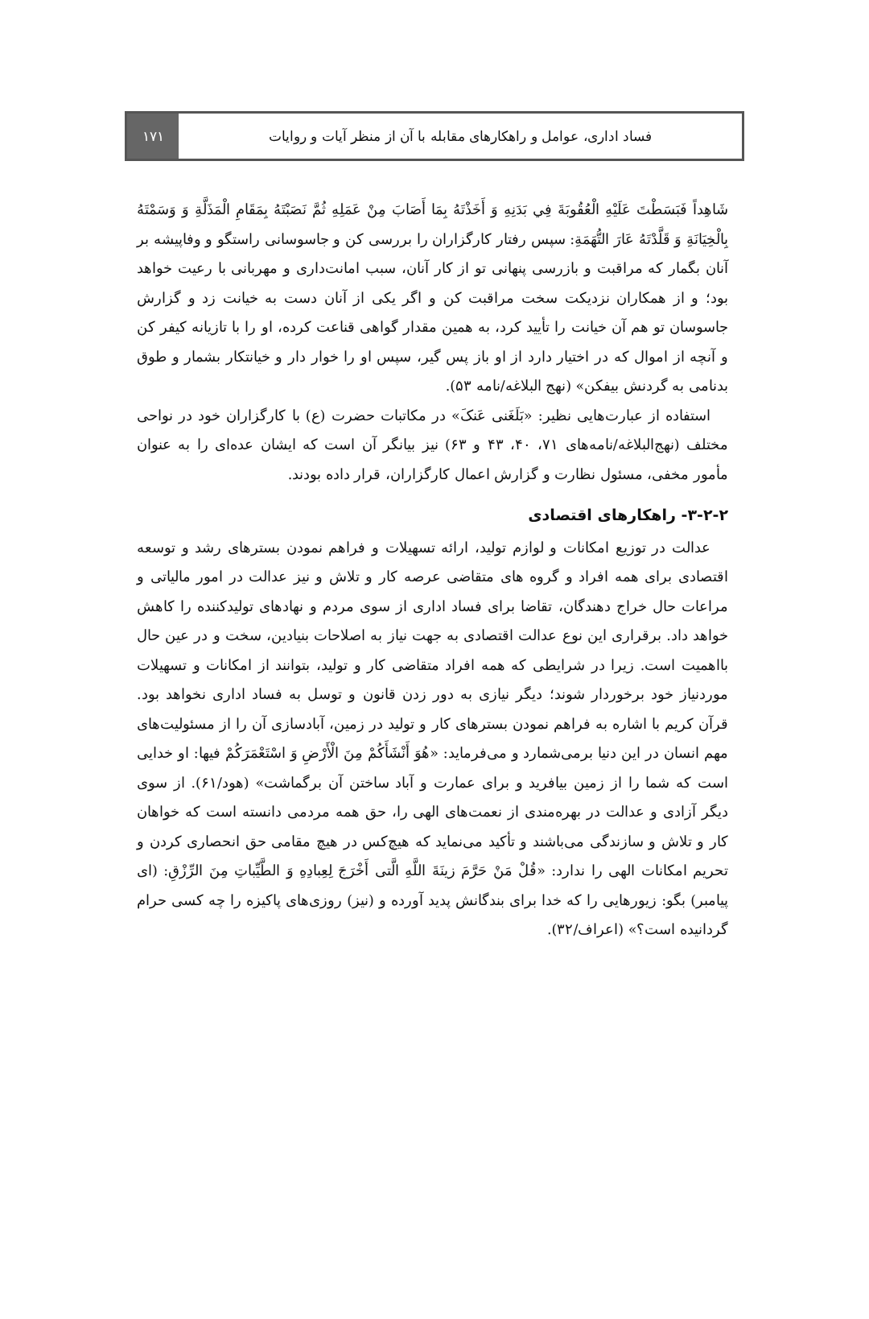فساد اداری، عوامل و راهکارهای مقابله با آن از منظر آیات و روایات
۱۷۱
شَاهِداً فَبَسَطْتَ عَلَيْهِ الْعُقُوبَةَ فِي بَدَنِهِ وَ أَخَذْتَهُ بِمَا أَصَابَ مِنْ عَمَلِهِ ثُمَّ نَصَبْتَهُ بِمَقَامِ الْمَذَلَّةِ وَ وَسَمْتَهُ بِالْخِيَانَةِ وَ قَلَّدْتَهُ عَارَ التُّهَمَةِ: سپس رفتار کارگزاران را بررسی کن و جاسوسانی راستگو و وفاپیشه بر آنان بگمار که مراقبت و بازرسی پنهانی تو از کار آنان، سبب امانت‌داری و مهربانی با رعیت خواهد بود؛ و از همکاران نزدیکت سخت مراقبت کن و اگر یکی از آنان دست به خیانت زد و گزارش جاسوسان تو هم آن خیانت را تأیید کرد، به همین مقدار گواهی قناعت کرده، او را با تازیانه کیفر کن و آنچه از اموال که در اختیار دارد از او باز پس گیر، سپس او را خوار دار و خیانتکار بشمار و طوق بدنامی به گردنش بیفکن» (نهج البلاغه/نامه ۵۳).
استفاده از عبارت‌هایی نظیر: «بَلَغَنی عَنکَ» در مکاتبات حضرت (ع) با کارگزاران خود در نواحی مختلف (نهج‌البلاغه/نامه‌های ۷۱، ۴۰، ۴۳ و ۶۳) نیز بیانگر آن است که ایشان عده‌ای را به عنوان مأمور مخفی، مسئول نظارت و گزارش اعمال کارگزاران، قرار داده بودند.
۳-۲-۲- راهکارهای اقتصادی
عدالت در توزیع امکانات و لوازم تولید، ارائه تسهیلات و فراهم نمودن بسترهای رشد و توسعه اقتصادی برای همه افراد و گروه های متقاضی عرصه کار و تلاش و نیز عدالت در امور مالیاتی و مراعات حال خراج دهندگان، تقاضا برای فساد اداری از سوی مردم و نهادهای تولیدکننده را کاهش خواهد داد. برقراری این نوع عدالت اقتصادی به جهت نیاز به اصلاحات بنیادین، سخت و در عین حال بااهمیت است. زیرا در شرایطی که همه افراد متقاضی کار و تولید، بتوانند از امکانات و تسهیلات موردنیاز خود برخوردار شوند؛ دیگر نیازی به دور زدن قانون و توسل به فساد اداری نخواهد بود. قرآن کریم با اشاره به فراهم نمودن بسترهای کار و تولید در زمین، آبادسازی آن را از مسئولیت‌های مهم انسان در این دنیا برمی‌شمارد و می‌فرماید: «هُوَ أَنْشَأَكُمْ مِنَ الْأَرْضِ وَ اسْتَعْمَرَكُمْ فيها: او خدایی است که شما را از زمین بیافرید و برای عمارت و آباد ساختن آن برگماشت» (هود/۶۱). از سوی دیگر آزادی و عدالت در بهره‌مندی از نعمت‌های الهی را، حق همه مردمی دانسته است که خواهان کار و تلاش و سازندگی می‌باشند و تأکید می‌نماید که هیچ‌کس در هیچ مقامی حق انحصاری کردن و تحریم امکانات الهی را ندارد: «قُلْ مَنْ حَرَّمَ زينَةَ اللَّهِ الَّتی أَخْرَجَ لِعِبادِهِ وَ الطَّيِّباتِ مِنَ الرِّزْقِ: (ای پیامبر) بگو: زیورهایی را که خدا برای بندگانش پدید آورده و (نیز) روزی‌های پاکیزه را چه کسی حرام گردانیده است؟» (اعراف/۳۲).